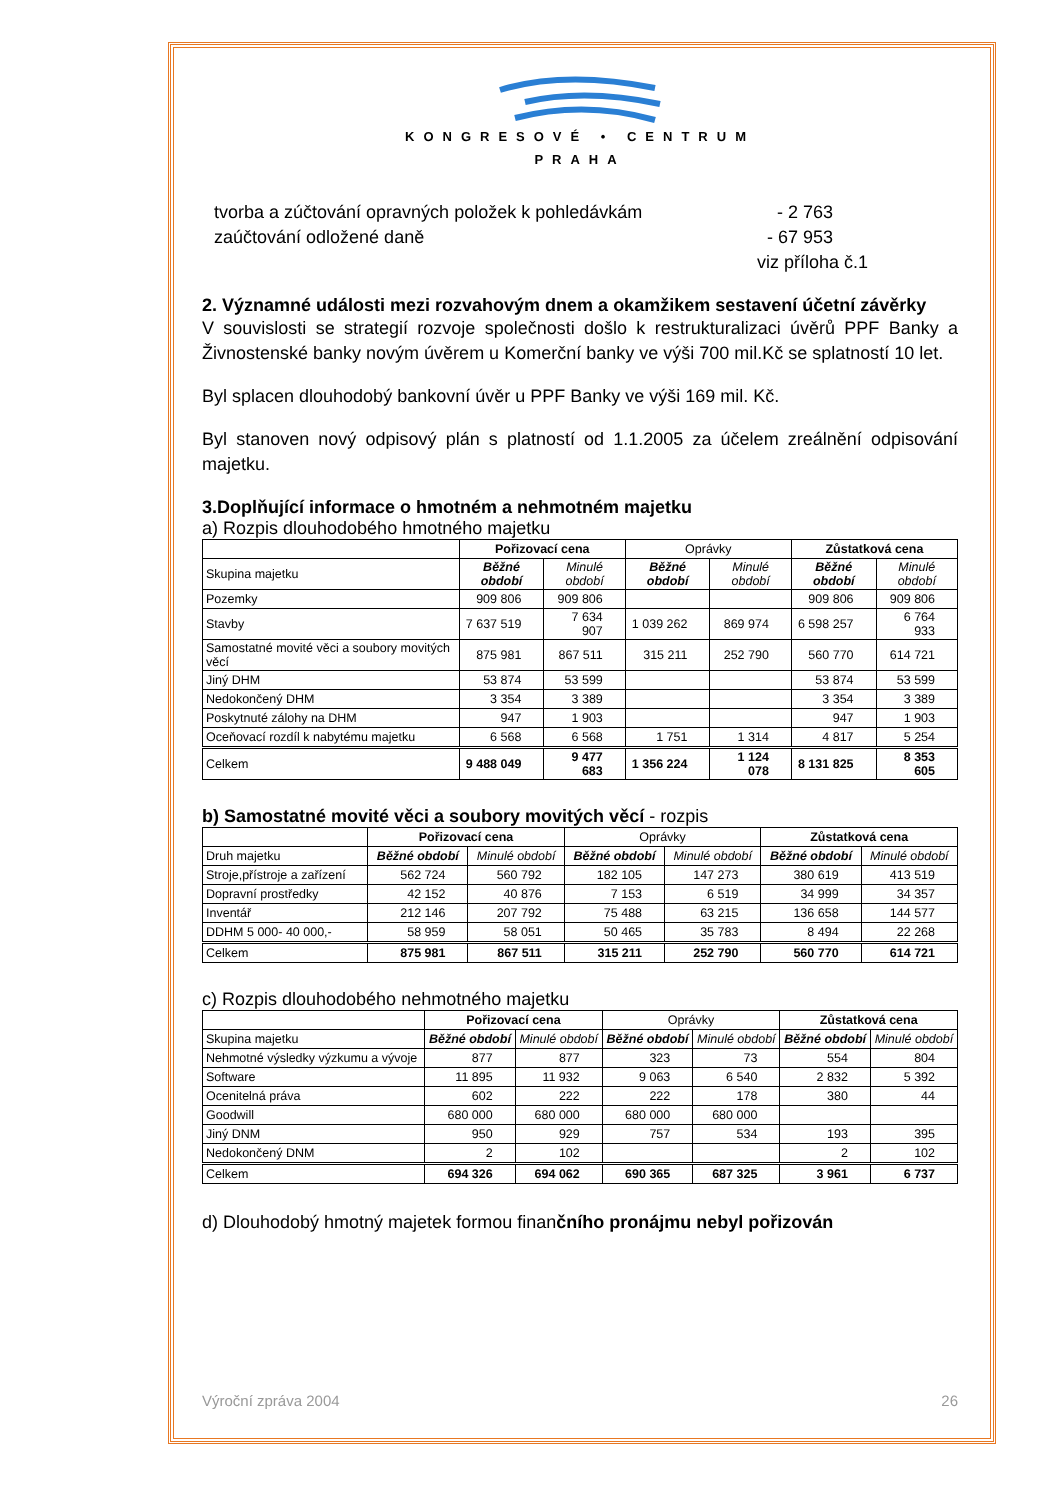KONGRESOVÉ • CENTRUM
PRAHA
tvorba a zúčtování opravných položek k pohledávkám - 2 763
zaúčtování odložené daně - 67 953
viz příloha č.1
2. Významné události mezi rozvahovým dnem a okamžikem sestavení účetní závěrky
V souvislosti se strategií rozvoje společnosti došlo k restrukturalizaci úvěrů PPF Banky a Živnostenské banky novým úvěrem u Komerční banky ve výši 700 mil.Kč se splatností 10 let.
Byl splacen dlouhodobý bankovní úvěr u PPF Banky ve výši 169 mil. Kč.
Byl stanoven nový odpisový plán s platností od 1.1.2005 za účelem zreálnění odpisování majetku.
3.Doplňující informace o hmotném a nehmotném majetku
a) Rozpis dlouhodobého hmotného majetku
| | Pořizovací cena | | Oprávky | | Zůstatková cena | |
| --- | --- | --- | --- | --- | --- | --- |
| Skupina majetku | Běžné období | Minulé období | Běžné období | Minulé období | Běžné období | Minulé období |
| Pozemky | 909 806 | 909 806 | | | 909 806 | 909 806 |
| Stavby | 7 637 519 | 7 634 907 | 1 039 262 | 869 974 | 6 598 257 | 6 764 933 |
| Samostatné movité věci a soubory movitých věcí | 875 981 | 867 511 | 315 211 | 252 790 | 560 770 | 614 721 |
| Jiný DHM | 53 874 | 53 599 | | | 53 874 | 53 599 |
| Nedokončený DHM | 3 354 | 3 389 | | | 3 354 | 3 389 |
| Poskytnuté zálohy na DHM | 947 | 1 903 | | | 947 | 1 903 |
| Oceňovací rozdíl k nabytému majetku | 6 568 | 6 568 | 1 751 | 1 314 | 4 817 | 5 254 |
| Celkem | 9 488 049 | 9 477 683 | 1 356 224 | 1 124 078 | 8 131 825 | 8 353 605 |
b) Samostatné movité věci a soubory movitých věcí - rozpis
| | Pořizovací cena | | Oprávky | | Zůstatková cena | |
| --- | --- | --- | --- | --- | --- | --- |
| Druh majetku | Běžné období | Minulé období | Běžné období | Minulé období | Běžné období | Minulé období |
| Stroje,přístroje a zařízení | 562 724 | 560 792 | 182 105 | 147 273 | 380 619 | 413 519 |
| Dopravní prostředky | 42 152 | 40 876 | 7 153 | 6 519 | 34 999 | 34 357 |
| Inventář | 212 146 | 207 792 | 75 488 | 63 215 | 136 658 | 144 577 |
| DDHM 5 000- 40 000,- | 58 959 | 58 051 | 50 465 | 35 783 | 8 494 | 22 268 |
| Celkem | 875 981 | 867 511 | 315 211 | 252 790 | 560 770 | 614 721 |
c) Rozpis dlouhodobého nehmotného majetku
| | Pořizovací cena | | Oprávky | | Zůstatková cena | |
| --- | --- | --- | --- | --- | --- | --- |
| Skupina majetku | Běžné období | Minulé období | Běžné období | Minulé období | Běžné období | Minulé období |
| Nehmotné výsledky výzkumu a vývoje | 877 | 877 | 323 | 73 | 554 | 804 |
| Software | 11 895 | 11 932 | 9 063 | 6 540 | 2 832 | 5 392 |
| Ocenitelná práva | 602 | 222 | 222 | 178 | 380 | 44 |
| Goodwill | 680 000 | 680 000 | 680 000 | 680 000 | | |
| Jiný DNM | 950 | 929 | 757 | 534 | 193 | 395 |
| Nedokončený DNM | 2 | 102 | | | 2 | 102 |
| Celkem | 694 326 | 694 062 | 690 365 | 687 325 | 3 961 | 6 737 |
d) Dlouhodobý hmotný majetek formou finančního pronájmu nebyl pořizován
Výroční zpráva 2004 26